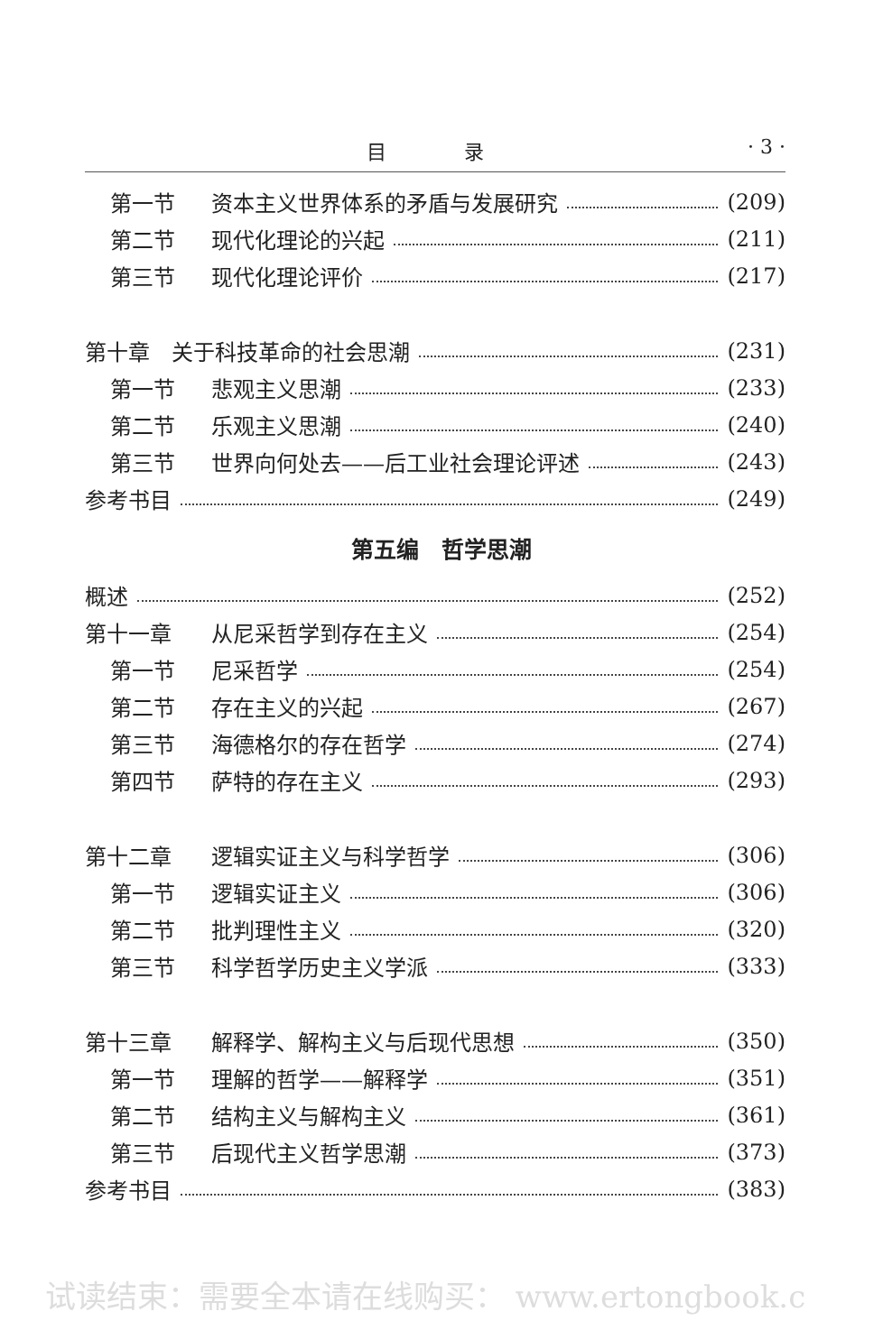目 录 · 3 ·
第一节 资本主义世界体系的矛盾与发展研究 (209)
第二节 现代化理论的兴起 (211)
第三节 现代化理论评价 (217)
第十章　关于科技革命的社会思潮 (231)
第一节 悲观主义思潮 (233)
第二节 乐观主义思潮 (240)
第三节 世界向何处去——后工业社会理论评述 (243)
参考书目 (249)
第五编　哲学思潮
概述 (252)
第十一章 从尼采哲学到存在主义 (254)
第一节 尼采哲学 (254)
第二节 存在主义的兴起 (267)
第三节 海德格尔的存在哲学 (274)
第四节 萨特的存在主义 (293)
第十二章 逻辑实证主义与科学哲学 (306)
第一节 逻辑实证主义 (306)
第二节 批判理性主义 (320)
第三节 科学哲学历史主义学派 (333)
第十三章 解释学、解构主义与后现代思想 (350)
第一节 理解的哲学——解释学 (351)
第二节 结构主义与解构主义 (361)
第三节 后现代主义哲学思潮 (373)
参考书目 (383)
试读结束：需要全本请在线购买： www.ertongbook.c